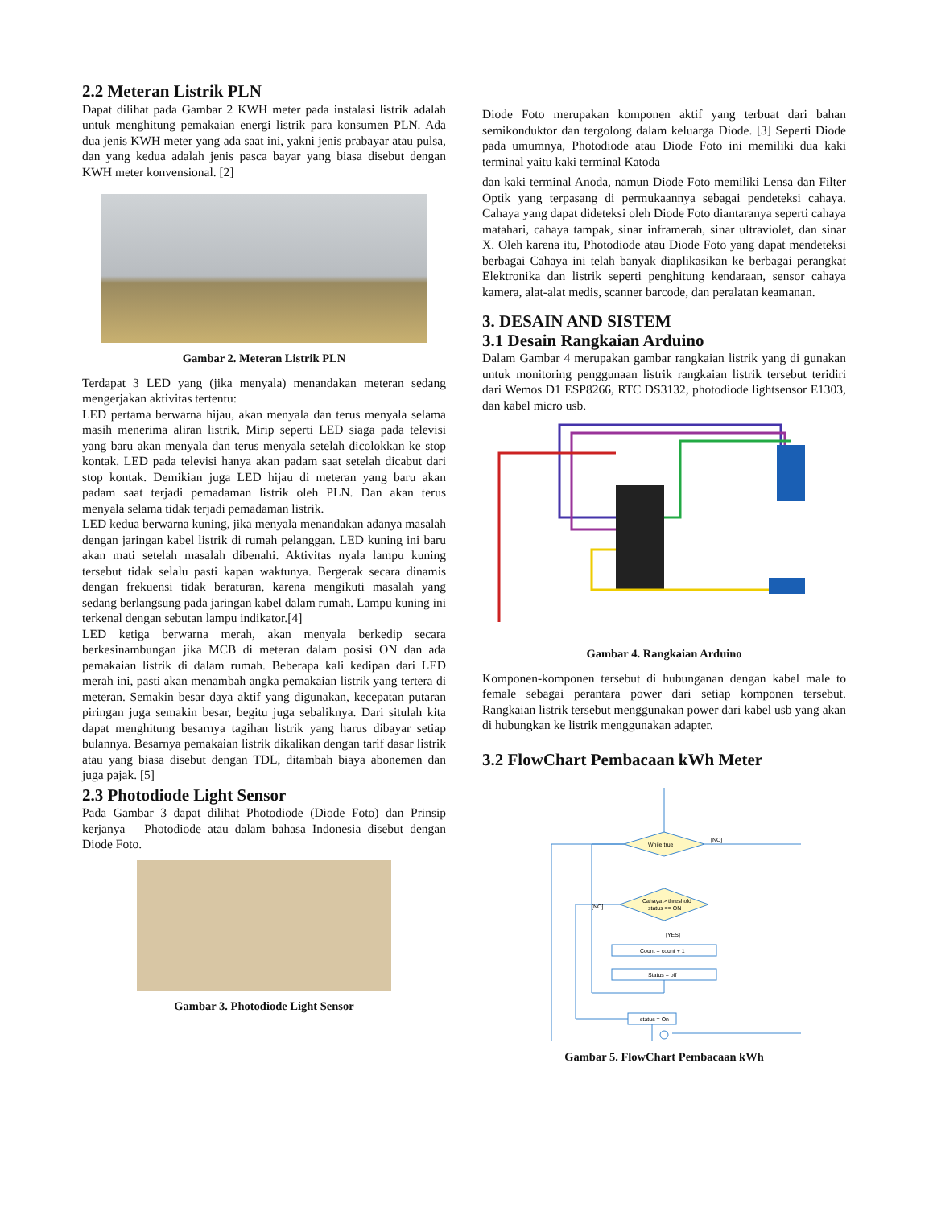2.2 Meteran Listrik PLN
Dapat dilihat pada Gambar 2 KWH meter pada instalasi listrik adalah untuk menghitung pemakaian energi listrik para konsumen PLN. Ada dua jenis KWH meter yang ada saat ini, yakni jenis prabayar atau pulsa, dan yang kedua adalah jenis pasca bayar yang biasa disebut dengan KWH meter konvensional. [2]
Gambar 2. Meteran Listrik PLN
Terdapat 3 LED yang (jika menyala) menandakan meteran sedang mengerjakan aktivitas tertentu:
LED pertama berwarna hijau, akan menyala dan terus menyala selama masih menerima aliran listrik. Mirip seperti LED siaga pada televisi yang baru akan menyala dan terus menyala setelah dicolokkan ke stop kontak. LED pada televisi hanya akan padam saat setelah dicabut dari stop kontak. Demikian juga LED hijau di meteran yang baru akan padam saat terjadi pemadaman listrik oleh PLN. Dan akan terus menyala selama tidak terjadi pemadaman listrik.
LED kedua berwarna kuning, jika menyala menandakan adanya masalah dengan jaringan kabel listrik di rumah pelanggan. LED kuning ini baru akan mati setelah masalah dibenahi. Aktivitas nyala lampu kuning tersebut tidak selalu pasti kapan waktunya. Bergerak secara dinamis dengan frekuensi tidak beraturan, karena mengikuti masalah yang sedang berlangsung pada jaringan kabel dalam rumah. Lampu kuning ini terkenal dengan sebutan lampu indikator.[4]
LED ketiga berwarna merah, akan menyala berkedip secara berkesinambungan jika MCB di meteran dalam posisi ON dan ada pemakaian listrik di dalam rumah. Beberapa kali kedipan dari LED merah ini, pasti akan menambah angka pemakaian listrik yang tertera di meteran. Semakin besar daya aktif yang digunakan, kecepatan putaran piringan juga semakin besar, begitu juga sebaliknya. Dari situlah kita dapat menghitung besarnya tagihan listrik yang harus dibayar setiap bulannya. Besarnya pemakaian listrik dikalikan dengan tarif dasar listrik atau yang biasa disebut dengan TDL, ditambah biaya abonemen dan juga pajak. [5]
2.3 Photodiode Light Sensor
Pada Gambar 3 dapat dilihat Photodiode (Diode Foto) dan Prinsip kerjanya – Photodiode atau dalam bahasa Indonesia disebut dengan Diode Foto.
Gambar 3. Photodiode Light Sensor
Diode Foto merupakan komponen aktif yang terbuat dari bahan semikonduktor dan tergolong dalam keluarga Diode. [3] Seperti Diode pada umumnya, Photodiode atau Diode Foto ini memiliki dua kaki terminal yaitu kaki terminal Katoda
dan kaki terminal Anoda, namun Diode Foto memiliki Lensa dan Filter Optik yang terpasang di permukaannya sebagai pendeteksi cahaya. Cahaya yang dapat dideteksi oleh Diode Foto diantaranya seperti cahaya matahari, cahaya tampak, sinar inframerah, sinar ultraviolet, dan sinar X. Oleh karena itu, Photodiode atau Diode Foto yang dapat mendeteksi berbagai Cahaya ini telah banyak diaplikasikan ke berbagai perangkat Elektronika dan listrik seperti penghitung kendaraan, sensor cahaya kamera, alat-alat medis, scanner barcode, dan peralatan keamanan.
3. DESAIN AND SISTEM
3.1 Desain Rangkaian Arduino
Dalam Gambar 4 merupakan gambar rangkaian listrik yang di gunakan untuk monitoring penggunaan listrik rangkaian listrik tersebut teridiri dari Wemos D1 ESP8266, RTC DS3132, photodiode lightsensor E1303, dan kabel micro usb.
Gambar 4. Rangkaian Arduino
Komponen-komponen tersebut di hubunganan dengan kabel male to female sebagai perantara power dari setiap komponen tersebut. Rangkaian listrik tersebut menggunakan power dari kabel usb yang akan di hubungkan ke listrik menggunakan adapter.
3.2 FlowChart Pembacaan kWh Meter
While true
[NO]
Cahaya > threshold
status == ON
[NO]
[YES]
Count = count + 1
Status = off
status = On
Gambar 5. FlowChart Pembacaan kWh